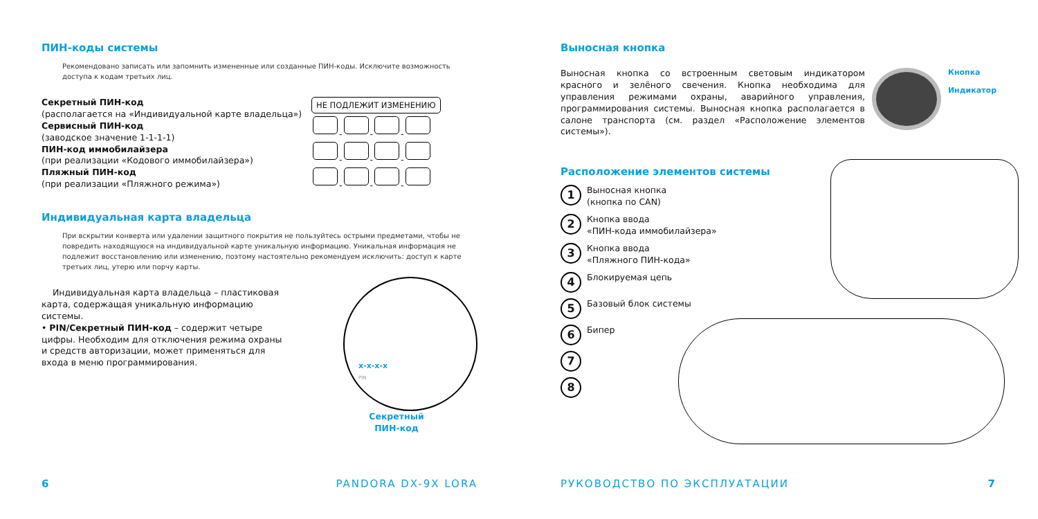ПИН-коды системы
Рекомендовано записать или запомнить измененные или созданные ПИН-коды. Исключите возможность доступа к кодам третьих лиц.
Секретный ПИН-код
(располагается на «Индивидуальной карте владельца»)
Сервисный ПИН-код
(заводское значение 1-1-1-1)
ПИН-код иммобилайзера
(при реализации «Кодового иммобилайзера»)
Пляжный ПИН-код
(при реализации «Пляжного режима»)
НЕ ПОДЛЕЖИТ ИЗМЕНЕНИЮ
- - -
- - -
- - -
Индивидуальная карта владельца
При вскрытии конверта или удалении защитного покрытия не пользуйтесь острыми предметами, чтобы не повредить находящуюся на индивидуальной карте уникальную информацию. Уникальная информация не подлежит восстановлению или изменению, поэтому настоятельно рекомендуем исключить: доступ к карте третьих лиц, утерю или порчу карты.
Индивидуальная карта владельца – пластиковая карта, содержащая уникальную информацию системы.
• PIN/Секретный ПИН-код – содержит четыре цифры. Необходим для отключения режима охраны и средств авторизации, может применяться для входа в меню программирования.
x-x-x-x
PIN
Секретный
ПИН-код
6 PANDORA DX-9X LORA
Выносная кнопка
Выносная кнопка со встроенным световым индикатором красного и зелёного свечения. Кнопка необходима для управления режимами охраны, аварийного управления, программирования системы. Выносная кнопка располагается в салоне транспорта (см. раздел «Расположение элементов системы»).
Кнопка
Индикатор
Расположение элементов системы
1
Выносная кнопка
(кнопка по CAN)
2
Кнопка ввода
«ПИН-кода иммобилайзера»
3
Кнопка ввода
«Пляжного ПИН-кода»
4
Блокируемая цепь
5
Базовый блок системы
6
Бипер
7
8
РУКОВОДСТВО ПО ЭКСПЛУАТАЦИИ 7